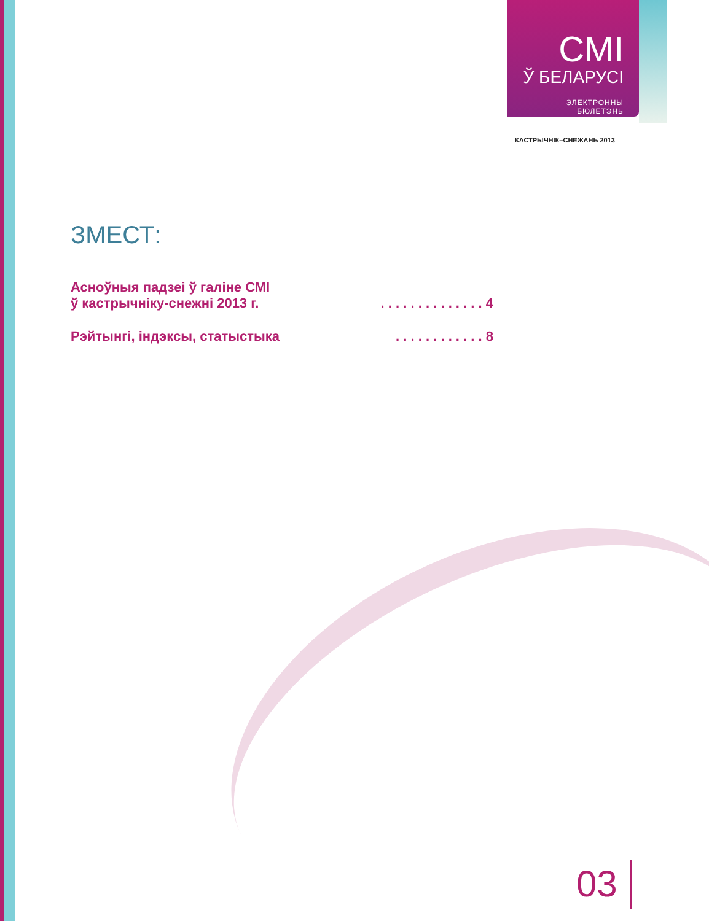СМІ
Ў БЕЛАРУСІ
ЭЛЕКТРОННЫ
БЮЛЕТЭНЬ
КАСТРЫЧНІК–СНЕЖАНЬ 2013
ЗМЕСТ:
Асноўныя падзеі ў галіне СМІ
ў кастрычніку-снежні 2013 г.. . . . . . . . . . . . . . 4
Рэйтынгі, індэксы, статыстыка. . . . . . . . . . . . 8
03